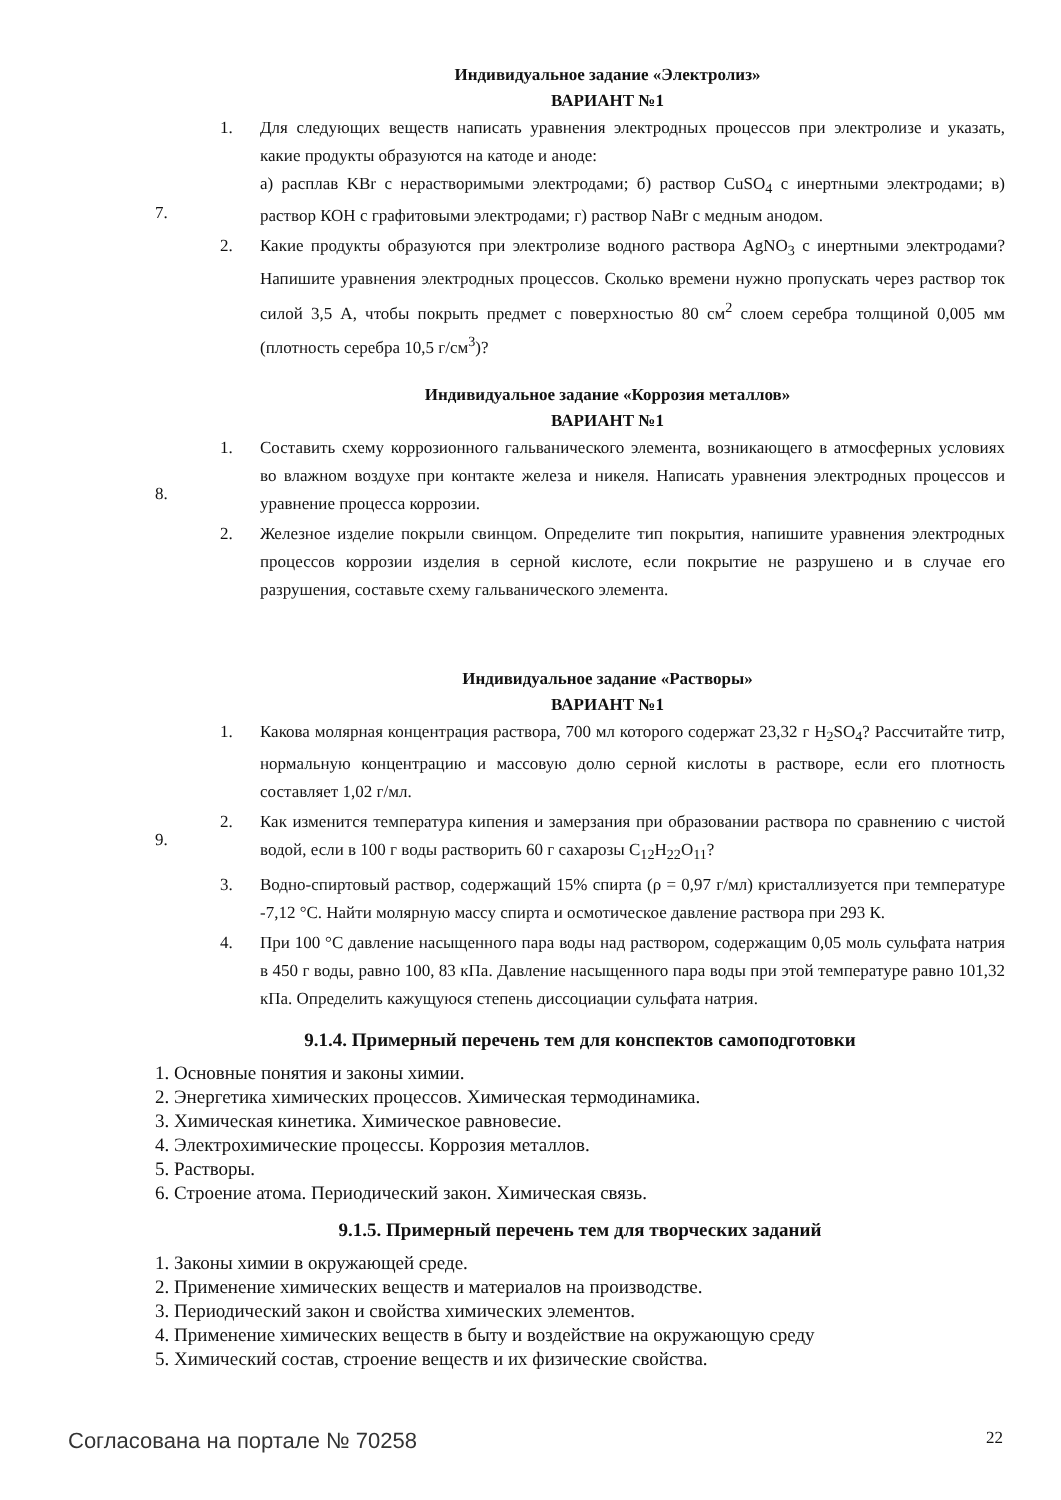7.
Индивидуальное задание «Электролиз»
ВАРИАНТ №1
1. Для следующих веществ написать уравнения электродных процессов при электролизе и указать, какие продукты образуются на катоде и аноде:
а) расплав KBr с нерастворимыми электродами; б) раствор CuSO<sub>4</sub> с инертными электродами; в) раствор КОН с графитовыми электродами; г) раствор NaBr с медным анодом.
2. Какие продукты образуются при электролизе водного раствора AgNO<sub>3</sub> с инертными электродами? Напишите уравнения электродных процессов. Сколько времени нужно пропускать через раствор ток силой 3,5 А, чтобы покрыть предмет с поверхностью 80 см<sup>2</sup> слоем серебра толщиной 0,005 мм (плотность серебра 10,5 г/см<sup>3</sup>)?
8.
Индивидуальное задание «Коррозия металлов»
ВАРИАНТ №1
1. Составить схему коррозионного гальванического элемента, возникающего в атмосферных условиях во влажном воздухе при контакте железа и никеля. Написать уравнения электродных процессов и уравнение процесса коррозии.
2. Железное изделие покрыли свинцом. Определите тип покрытия, напишите уравнения электродных процессов коррозии изделия в серной кислоте, если покрытие не разрушено и в случае его разрушения, составьте схему гальванического элемента.
9.
Индивидуальное задание «Растворы»
ВАРИАНТ №1
1. Какова молярная концентрация раствора, 700 мл которого содержат 23,32 г H<sub>2</sub>SO<sub>4</sub>? Рассчитайте титр, нормальную концентрацию и массовую долю серной кислоты в растворе, если его плотность составляет 1,02 г/мл.
2. Как изменится температура кипения и замерзания при образовании раствора по сравнению с чистой водой, если в 100 г воды растворить 60 г сахарозы C<sub>12</sub>H<sub>22</sub>O<sub>11</sub>?
3. Водно-спиртовый раствор, содержащий 15% спирта (ρ = 0,97 г/мл) кристаллизуется при температуре -7,12 °С. Найти молярную массу спирта и осмотическое давление раствора при 293 К.
4. При 100 °С давление насыщенного пара воды над раствором, содержащим 0,05 моль сульфата натрия в 450 г воды, равно 100, 83 кПа. Давление насыщенного пара воды при этой температуре равно 101,32 кПа. Определить кажущуюся степень диссоциации сульфата натрия.
9.1.4. Примерный перечень тем для конспектов самоподготовки
1. Основные понятия и законы химии.
2. Энергетика химических процессов. Химическая термодинамика.
3. Химическая кинетика. Химическое равновесие.
4. Электрохимические процессы. Коррозия металлов.
5. Растворы.
6. Строение атома. Периодический закон. Химическая связь.
9.1.5. Примерный перечень тем для творческих заданий
1. Законы химии в окружающей среде.
2. Применение химических веществ и материалов на производстве.
3. Периодический закон и свойства химических элементов.
4. Применение химических веществ в быту и воздействие на окружающую среду
5. Химический состав, строение веществ и их физические свойства.
Согласована на портале № 70258 22